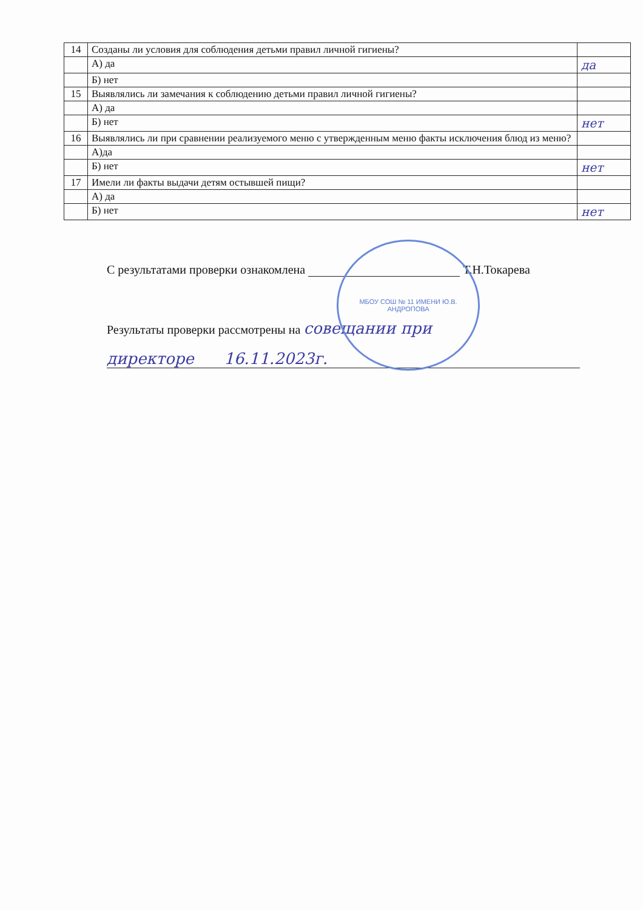| 14 | Созданы ли условия для соблюдения детьми правил личной гигиены? | |
| | А) да | да |
| | Б) нет | |
| 15 | Выявлялись ли замечания к соблюдению детьми правил личной гигиены? | |
| | А) да | |
| | Б) нет | нет |
| 16 | Выявлялись ли при сравнении реализуемого меню с утвержденным меню факты исключения блюд из меню? | |
| | А)да | |
| | Б) нет | нет |
| 17 | Имели ли факты выдачи детям остывшей пищи? | |
| | А) да | |
| | Б) нет | нет |
МБОУ СОШ № 11 ИМЕНИ Ю.В. АНДРОПОВА
С результатами проверки ознакомлена Т.Н.Токарева
Результаты проверки рассмотрены на совещании при
директоре 16.11.2023г.